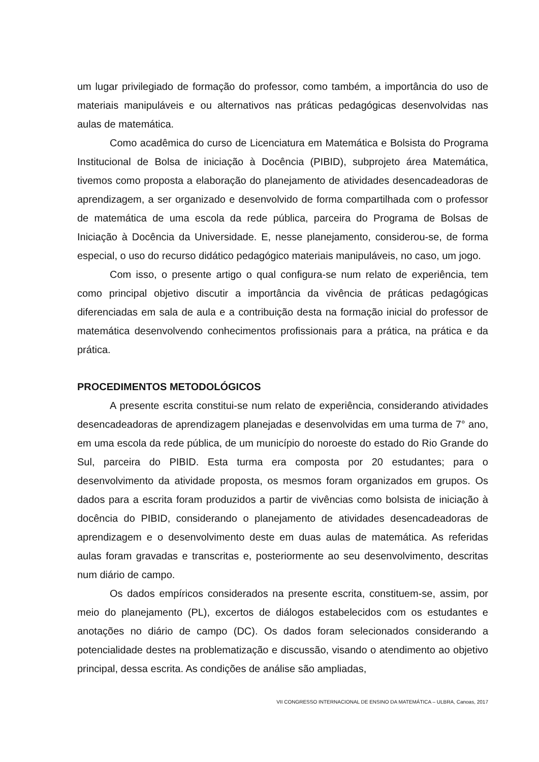um lugar privilegiado de formação do professor, como também, a importância do uso de materiais manipuláveis e ou alternativos nas práticas pedagógicas desenvolvidas nas aulas de matemática.
Como acadêmica do curso de Licenciatura em Matemática e Bolsista do Programa Institucional de Bolsa de iniciação à Docência (PIBID), subprojeto área Matemática, tivemos como proposta a elaboração do planejamento de atividades desencadeadoras de aprendizagem, a ser organizado e desenvolvido de forma compartilhada com o professor de matemática de uma escola da rede pública, parceira do Programa de Bolsas de Iniciação à Docência da Universidade. E, nesse planejamento, considerou-se, de forma especial, o uso do recurso didático pedagógico materiais manipuláveis, no caso, um jogo.
Com isso, o presente artigo o qual configura-se num relato de experiência, tem como principal objetivo discutir a importância da vivência de práticas pedagógicas diferenciadas em sala de aula e a contribuição desta na formação inicial do professor de matemática desenvolvendo conhecimentos profissionais para a prática, na prática e da prática.
PROCEDIMENTOS METODOLÓGICOS
A presente escrita constitui-se num relato de experiência, considerando atividades desencadeadoras de aprendizagem planejadas e desenvolvidas em uma turma de 7° ano, em uma escola da rede pública, de um município do noroeste do estado do Rio Grande do Sul, parceira do PIBID. Esta turma era composta por 20 estudantes; para o desenvolvimento da atividade proposta, os mesmos foram organizados em grupos. Os dados para a escrita foram produzidos a partir de vivências como bolsista de iniciação à docência do PIBID, considerando o planejamento de atividades desencadeadoras de aprendizagem e o desenvolvimento deste em duas aulas de matemática. As referidas aulas foram gravadas e transcritas e, posteriormente ao seu desenvolvimento, descritas num diário de campo.
Os dados empíricos considerados na presente escrita, constituem-se, assim, por meio do planejamento (PL), excertos de diálogos estabelecidos com os estudantes e anotações no diário de campo (DC). Os dados foram selecionados considerando a potencialidade destes na problematização e discussão, visando o atendimento ao objetivo principal, dessa escrita. As condições de análise são ampliadas,
VII CONGRESSO INTERNACIONAL DE ENSINO DA MATEMÁTICA – ULBRA, Canoas, 2017